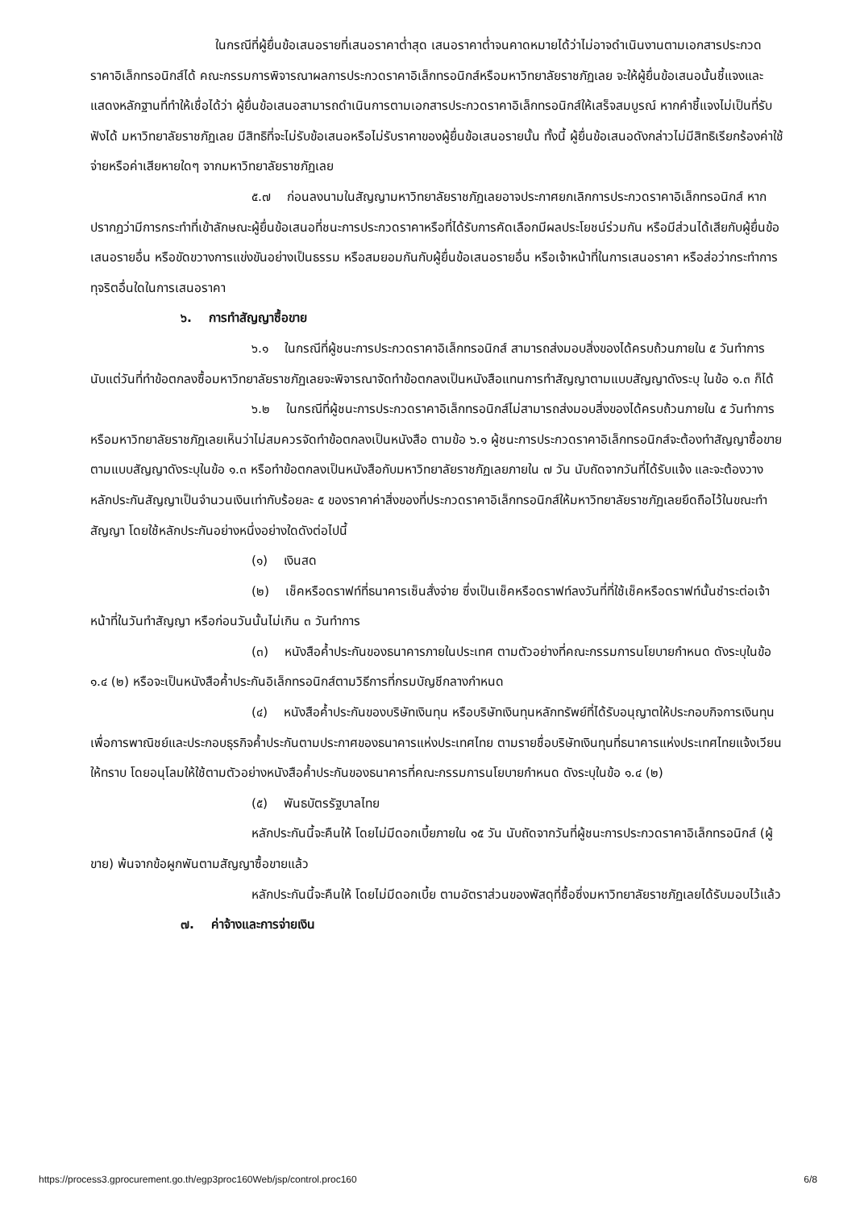ในกรณีที่ผู้ยื่นข้อเสนอรายที่เสนอราคาต่ำสุด เสนอราคาต่ำจนคาดหมายได้ว่าไม่อาจดำเนินงานตามเอกสารประกวดราคาอิเล็กทรอนิกส์ได้ คณะกรรมการพิจารณาผลการประกวดราคาอิเล็กทรอนิกส์หรือมหาวิทยาลัยราชภัฏเลย จะให้ผู้ยื่นข้อเสนอนั้นชี้แจงและแสดงหลักฐานที่ทำให้เชื่อได้ว่า ผู้ยื่นข้อเสนอสามารถดำเนินการตามเอกสารประกวดราคาอิเล็กทรอนิกส์ให้เสร็จสมบูรณ์ หากคำชี้แจงไม่เป็นที่รับฟังได้ มหาวิทยาลัยราชภัฏเลย มีสิทธิที่จะไม่รับข้อเสนอหรือไม่รับราคาของผู้ยื่นข้อเสนอรายนั้น ทั้งนี้ ผู้ยื่นข้อเสนอดังกล่าวไม่มีสิทธิเรียกร้องค่าใช้จ่ายหรือค่าเสียหายใดๆ จากมหาวิทยาลัยราชภัฏเลย
๕.๗ ก่อนลงนามในสัญญามหาวิทยาลัยราชภัฏเลยอาจประกาศยกเลิกการประกวดราคาอิเล็กทรอนิกส์ หากปรากฏว่ามีการกระทำที่เข้าลักษณะผู้ยื่นข้อเสนอที่ชนะการประกวดราคาหรือที่ได้รับการคัดเลือกมีผลประโยชน์ร่วมกัน หรือมีส่วนได้เสียกับผู้ยื่นข้อเสนอรายอื่น หรือขัดขวางการแข่งขันอย่างเป็นธรรม หรือสมยอมกันกับผู้ยื่นข้อเสนอรายอื่น หรือเจ้าหน้าที่ในการเสนอราคา หรือส่อว่ากระทำการทุจริตอื่นใดในการเสนอราคา
๖. การทำสัญญาซื้อขาย
๖.๑ ในกรณีที่ผู้ชนะการประกวดราคาอิเล็กทรอนิกส์ สามารถส่งมอบสิ่งของได้ครบถ้วนภายใน ๕ วันทำการ นับแต่วันที่ทำข้อตกลงซื้อมหาวิทยาลัยราชภัฏเลยจะพิจารณาจัดทำข้อตกลงเป็นหนังสือแทนการทำสัญญาตามแบบสัญญาดังระบุ ในข้อ ๑.๓ ก็ได้
๖.๒ ในกรณีที่ผู้ชนะการประกวดราคาอิเล็กทรอนิกส์ไม่สามารถส่งมอบสิ่งของได้ครบถ้วนภายใน ๕ วันทำการ หรือมหาวิทยาลัยราชภัฏเลยเห็นว่าไม่สมควรจัดทำข้อตกลงเป็นหนังสือ ตามข้อ ๖.๑ ผู้ชนะการประกวดราคาอิเล็กทรอนิกส์จะต้องทำสัญญาซื้อขายตามแบบสัญญาดังระบุในข้อ ๑.๓ หรือทำข้อตกลงเป็นหนังสือกับมหาวิทยาลัยราชภัฏเลยภายใน ๗ วัน นับถัดจากวันที่ได้รับแจ้ง และจะต้องวางหลักประกันสัญญาเป็นจำนวนเงินเท่ากับร้อยละ ๕ ของราคาค่าสิ่งของที่ประกวดราคาอิเล็กทรอนิกส์ให้มหาวิทยาลัยราชภัฏเลยยึดถือไว้ในขณะทำสัญญา โดยใช้หลักประกันอย่างหนึ่งอย่างใดดังต่อไปนี้
(๑) เงินสด
(๒) เช็คหรือดราฟท์ที่ธนาคารเซ็นสั่งจ่าย ซึ่งเป็นเช็คหรือดราฟท์ลงวันที่ที่ใช้เช็คหรือดราฟท์นั้นชำระต่อเจ้าหน้าที่ในวันทำสัญญา หรือก่อนวันนั้นไม่เกิน ๓ วันทำการ
(๓) หนังสือค้ำประกันของธนาคารภายในประเทศ ตามตัวอย่างที่คณะกรรมการนโยบายกำหนด ดังระบุในข้อ ๑.๔ (๒) หรือจะเป็นหนังสือค้ำประกันอิเล็กทรอนิกส์ตามวิธีการที่กรมบัญชีกลางกำหนด
(๔) หนังสือค้ำประกันของบริษัทเงินทุน หรือบริษัทเงินทุนหลักทรัพย์ที่ได้รับอนุญาตให้ประกอบกิจการเงินทุนเพื่อการพาณิชย์และประกอบธุรกิจค้ำประกันตามประกาศของธนาคารแห่งประเทศไทย ตามรายชื่อบริษัทเงินทุนที่ธนาคารแห่งประเทศไทยแจ้งเวียนให้ทราบ โดยอนุโลมให้ใช้ตามตัวอย่างหนังสือค้ำประกันของธนาคารที่คณะกรรมการนโยบายกำหนด ดังระบุในข้อ ๑.๔ (๒)
(๕) พันธบัตรรัฐบาลไทย
หลักประกันนี้จะคืนให้ โดยไม่มีดอกเบี้ยภายใน ๑๕ วัน นับถัดจากวันที่ผู้ชนะการประกวดราคาอิเล็กทรอนิกส์ (ผู้ขาย) พ้นจากข้อผูกพันตามสัญญาซื้อขายแล้ว
หลักประกันนี้จะคืนให้ โดยไม่มีดอกเบี้ย ตามอัตราส่วนของพัสดุที่ซื้อซึ่งมหาวิทยาลัยราชภัฏเลยได้รับมอบไว้แล้ว
๗. ค่าจ้างและการจ่ายเงิน
https://process3.gprocurement.go.th/egp3proc160Web/jsp/control.proc160 6/8